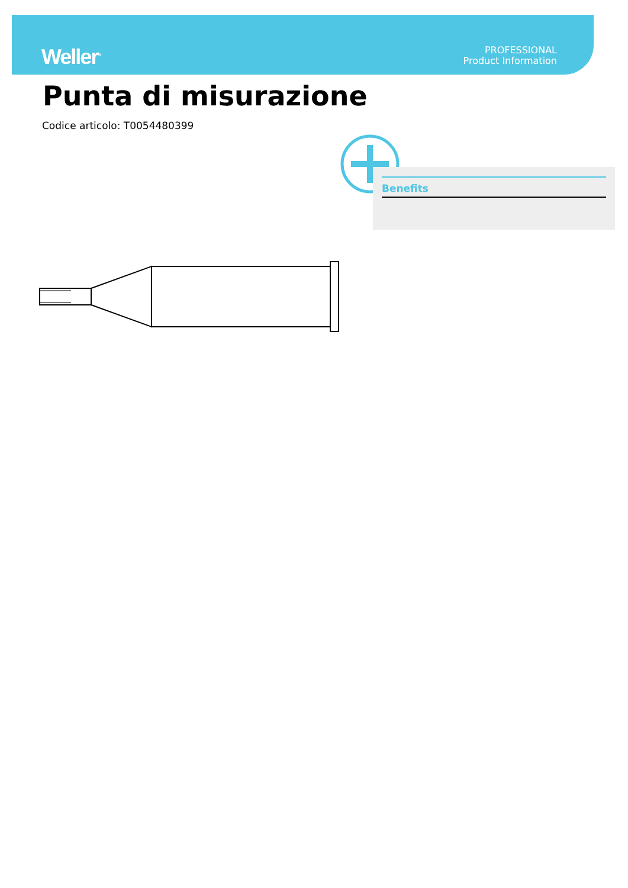Weller<sup>®</sup>
PROFESSIONAL
Product Information
Punta di misurazione
Codice articolo: T0054480399
Benefits